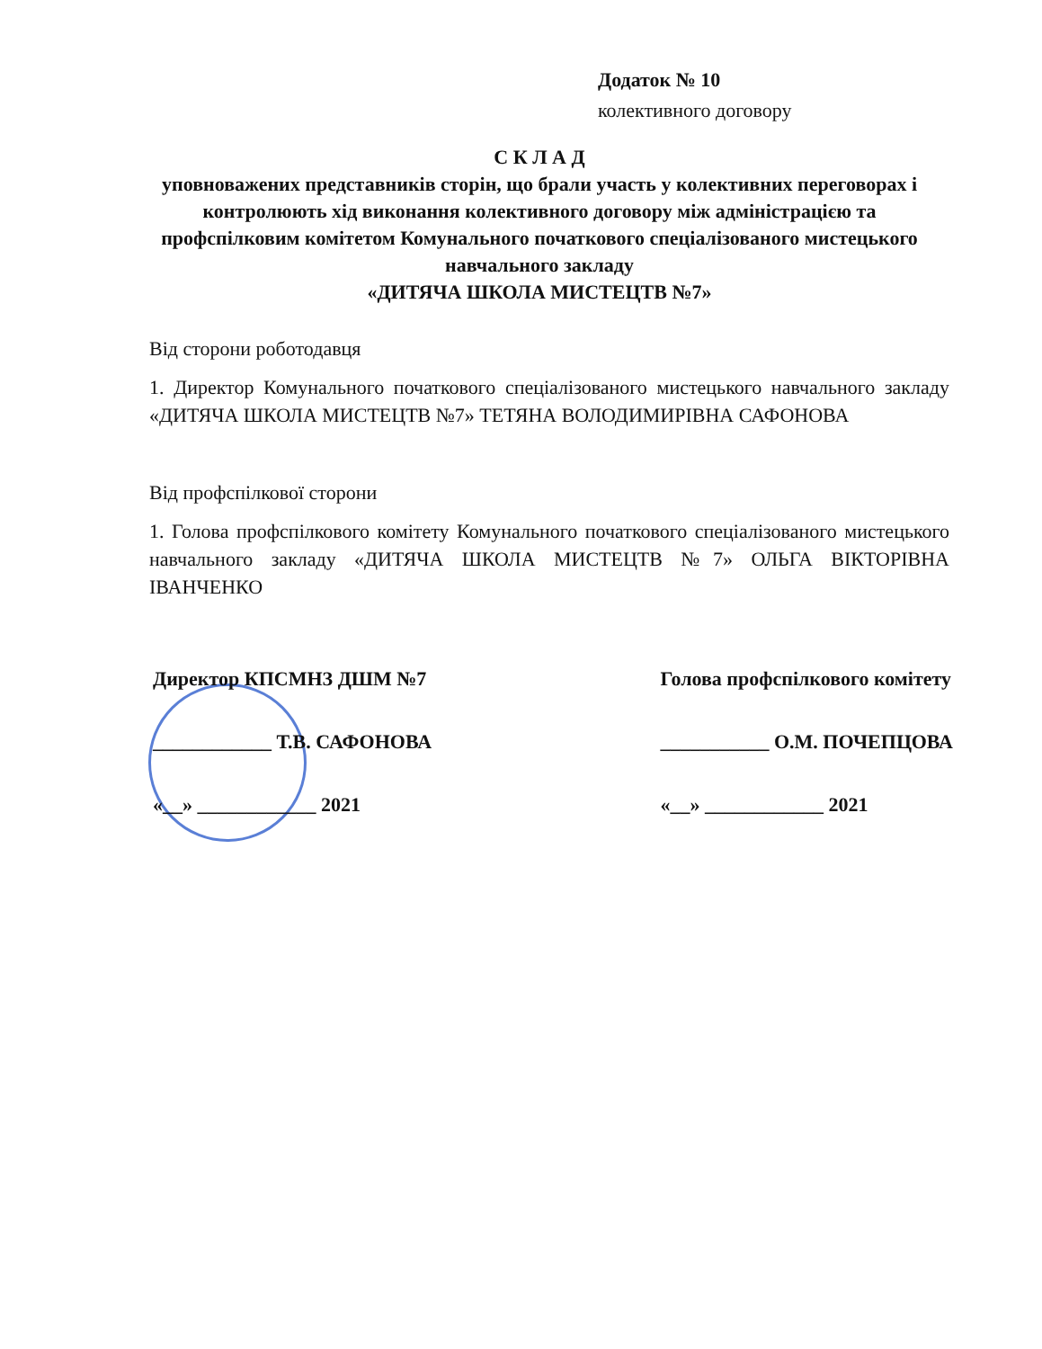Додаток № 10
колективного договору
С К Л А Д
уповноважених представників сторін, що брали участь у колективних переговорах і контролюють хід виконання колективного договору між адміністрацією та профспілковим комітетом Комунального початкового спеціалізованого мистецького навчального закладу
«ДИТЯЧА ШКОЛА МИСТЕЦТВ №7»
Від сторони роботодавця
1. Директор Комунального початкового спеціалізованого мистецького навчального закладу «ДИТЯЧА ШКОЛА МИСТЕЦТВ №7» ТЕТЯНА ВОЛОДИМИРІВНА САФОНОВА
Від профспілкової сторони
1. Голова профспілкового комітету Комунального початкового спеціалізованого мистецького навчального закладу «ДИТЯЧА ШКОЛА МИСТЕЦТВ №7» ОЛЬГА ВІКТОРІВНА ІВАНЧЕНКО
Директор КПСМНЗ ДШМ №7
____________ Т.В. САФОНОВА
«__» ____________ 2021
Голова профспілкового комітету
___________ О.М. ПОЧЕПЦОВА
«__» ____________ 2021